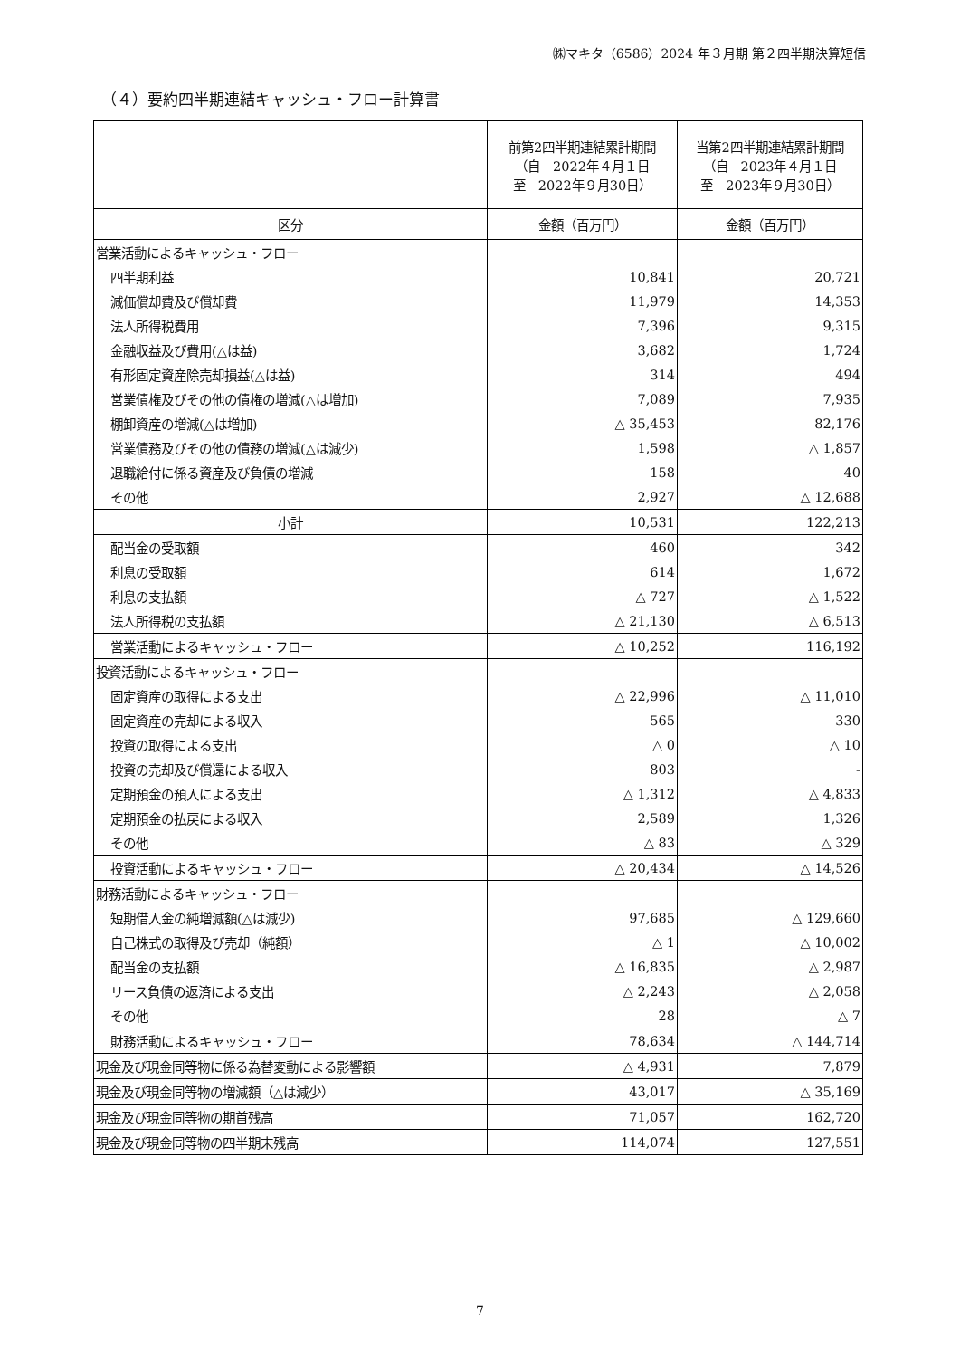㈱マキタ（6586）2024 年３月期 第２四半期決算短信
（４）要約四半期連結キャッシュ・フロー計算書
| | 前第2四半期連結累計期間 （自 2022年４月１日 至 2022年９月30日） | 当第2四半期連結累計期間 （自 2023年４月１日 至 2023年９月30日） |
| --- | --- | --- |
| 区分 | 金額（百万円） | 金額（百万円） |
| 営業活動によるキャッシュ・フロー | | |
| 四半期利益 | 10,841 | 20,721 |
| 減価償却費及び償却費 | 11,979 | 14,353 |
| 法人所得税費用 | 7,396 | 9,315 |
| 金融収益及び費用(△は益) | 3,682 | 1,724 |
| 有形固定資産除売却損益(△は益) | 314 | 494 |
| 営業債権及びその他の債権の増減(△は増加) | 7,089 | 7,935 |
| 棚卸資産の増減(△は増加) | △ 35,453 | 82,176 |
| 営業債務及びその他の債務の増減(△は減少) | 1,598 | △ 1,857 |
| 退職給付に係る資産及び負債の増減 | 158 | 40 |
| その他 | 2,927 | △ 12,688 |
| 小計 | 10,531 | 122,213 |
| 配当金の受取額 | 460 | 342 |
| 利息の受取額 | 614 | 1,672 |
| 利息の支払額 | △ 727 | △ 1,522 |
| 法人所得税の支払額 | △ 21,130 | △ 6,513 |
| 営業活動によるキャッシュ・フロー | △ 10,252 | 116,192 |
| 投資活動によるキャッシュ・フロー | | |
| 固定資産の取得による支出 | △ 22,996 | △ 11,010 |
| 固定資産の売却による収入 | 565 | 330 |
| 投資の取得による支出 | △ 0 | △ 10 |
| 投資の売却及び償還による収入 | 803 | - |
| 定期預金の預入による支出 | △ 1,312 | △ 4,833 |
| 定期預金の払戻による収入 | 2,589 | 1,326 |
| その他 | △ 83 | △ 329 |
| 投資活動によるキャッシュ・フロー | △ 20,434 | △ 14,526 |
| 財務活動によるキャッシュ・フロー | | |
| 短期借入金の純増減額(△は減少) | 97,685 | △ 129,660 |
| 自己株式の取得及び売却（純額） | △ 1 | △ 10,002 |
| 配当金の支払額 | △ 16,835 | △ 2,987 |
| リース負債の返済による支出 | △ 2,243 | △ 2,058 |
| その他 | 28 | △ 7 |
| 財務活動によるキャッシュ・フロー | 78,634 | △ 144,714 |
| 現金及び現金同等物に係る為替変動による影響額 | △ 4,931 | 7,879 |
| 現金及び現金同等物の増減額（△は減少） | 43,017 | △ 35,169 |
| 現金及び現金同等物の期首残高 | 71,057 | 162,720 |
| 現金及び現金同等物の四半期末残高 | 114,074 | 127,551 |
7